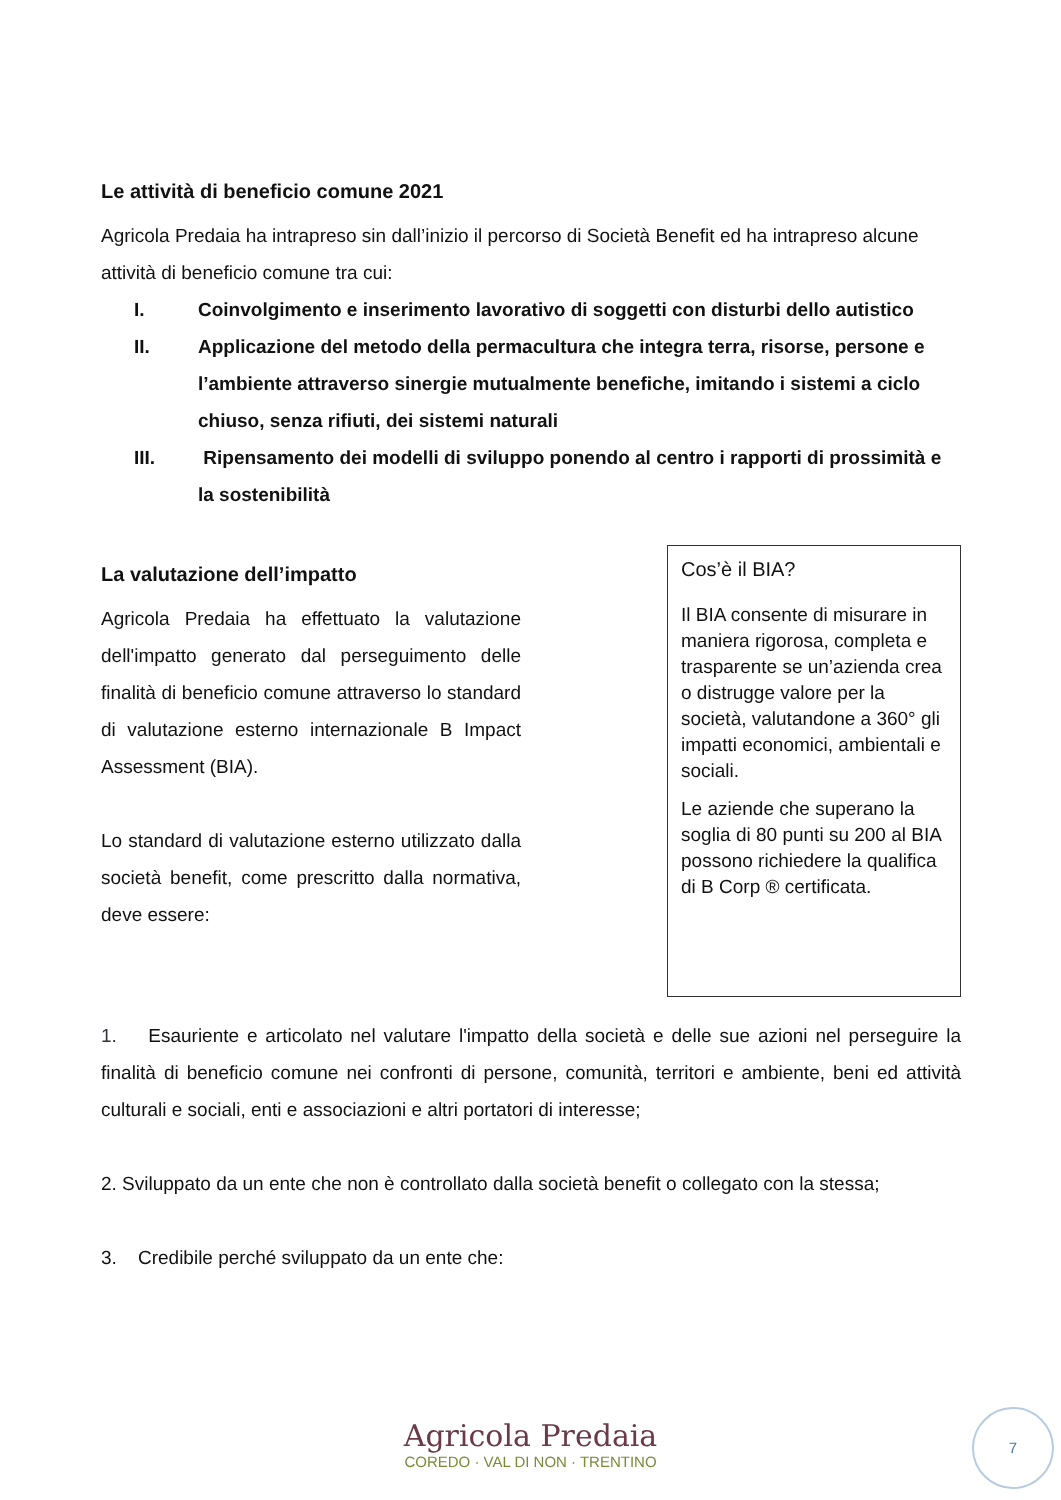Le attività di beneficio comune 2021
Agricola Predaia ha intrapreso sin dall’inizio il percorso di Società Benefit ed ha intrapreso alcune attività di beneficio comune tra cui:
I. Coinvolgimento e inserimento lavorativo di soggetti con disturbi dello autistico
II. Applicazione del metodo della permacultura che integra terra, risorse, persone e l’ambiente attraverso sinergie mutualmente benefiche, imitando i sistemi a ciclo chiuso, senza rifiuti, dei sistemi naturali
III. Ripensamento dei modelli di sviluppo ponendo al centro i rapporti di prossimità e la sostenibilità
La valutazione dell’impatto
Agricola Predaia ha effettuato la valutazione dell'impatto generato dal perseguimento delle finalità di beneficio comune attraverso lo standard di valutazione esterno internazionale B Impact Assessment (BIA).
Lo standard di valutazione esterno utilizzato dalla società benefit, come prescritto dalla normativa, deve essere:
Cos’è il BIA?
Il BIA consente di misurare in maniera rigorosa, completa e trasparente se un’azienda crea o distrugge valore per la società, valutandone a 360° gli impatti economici, ambientali e sociali.
Le aziende che superano la soglia di 80 punti su 200 al BIA possono richiedere la qualifica di B Corp ® certificata.
1. Esauriente e articolato nel valutare l'impatto della società e delle sue azioni nel perseguire la finalità di beneficio comune nei confronti di persone, comunità, territori e ambiente, beni ed attività culturali e sociali, enti e associazioni e altri portatori di interesse;
2. Sviluppato da un ente che non è controllato dalla società benefit o collegato con la stessa;
3. Credibile perché sviluppato da un ente che:
Agricola Predaia
COREDO · VAL DI NON · TRENTINO
7